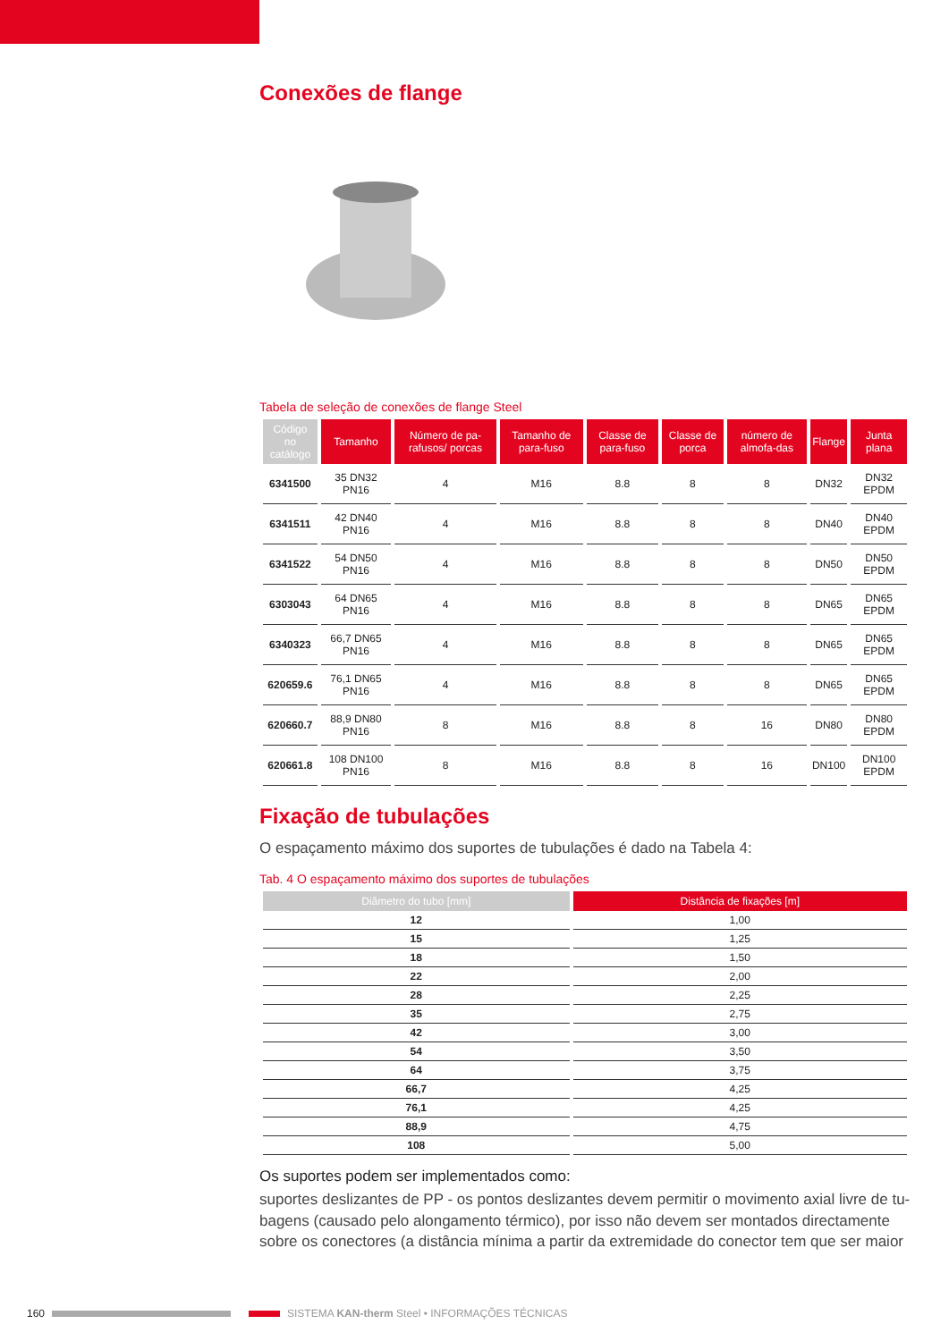Conexões de flange
Tabela de seleção de conexões de flange Steel
| Código no catálogo | Tamanho | Número de pa-rafusos/ porcas | Tamanho de para-fuso | Classe de para-fuso | Classe de porca | número de almofa-das | Flange | Junta plana |
| --- | --- | --- | --- | --- | --- | --- | --- | --- |
| 6341500 | 35 DN32 PN16 | 4 | M16 | 8.8 | 8 | 8 | DN32 | DN32 EPDM |
| 6341511 | 42 DN40 PN16 | 4 | M16 | 8.8 | 8 | 8 | DN40 | DN40 EPDM |
| 6341522 | 54 DN50 PN16 | 4 | M16 | 8.8 | 8 | 8 | DN50 | DN50 EPDM |
| 6303043 | 64 DN65 PN16 | 4 | M16 | 8.8 | 8 | 8 | DN65 | DN65 EPDM |
| 6340323 | 66,7 DN65 PN16 | 4 | M16 | 8.8 | 8 | 8 | DN65 | DN65 EPDM |
| 620659.6 | 76,1 DN65 PN16 | 4 | M16 | 8.8 | 8 | 8 | DN65 | DN65 EPDM |
| 620660.7 | 88,9 DN80 PN16 | 8 | M16 | 8.8 | 8 | 16 | DN80 | DN80 EPDM |
| 620661.8 | 108 DN100 PN16 | 8 | M16 | 8.8 | 8 | 16 | DN100 | DN100 EPDM |
Fixação de tubulações
O espaçamento máximo dos suportes de tubulações é dado na Tabela 4:
Tab. 4 O espaçamento máximo dos suportes de tubulações
| Diâmetro do tubo [mm] | Distância de fixações [m] |
| --- | --- |
| 12 | 1,00 |
| 15 | 1,25 |
| 18 | 1,50 |
| 22 | 2,00 |
| 28 | 2,25 |
| 35 | 2,75 |
| 42 | 3,00 |
| 54 | 3,50 |
| 64 | 3,75 |
| 66,7 | 4,25 |
| 76,1 | 4,25 |
| 88,9 | 4,75 |
| 108 | 5,00 |
Os suportes podem ser implementados como:
suportes deslizantes de PP - os pontos deslizantes devem permitir o movimento axial livre de tu-bagens (causado pelo alongamento térmico), por isso não devem ser montados directamente sobre os conectores (a distância mínima a partir da extremidade do conector tem que ser maior
160 SISTEMA KAN-therm Steel • INFORMAÇÕES TÉCNICAS